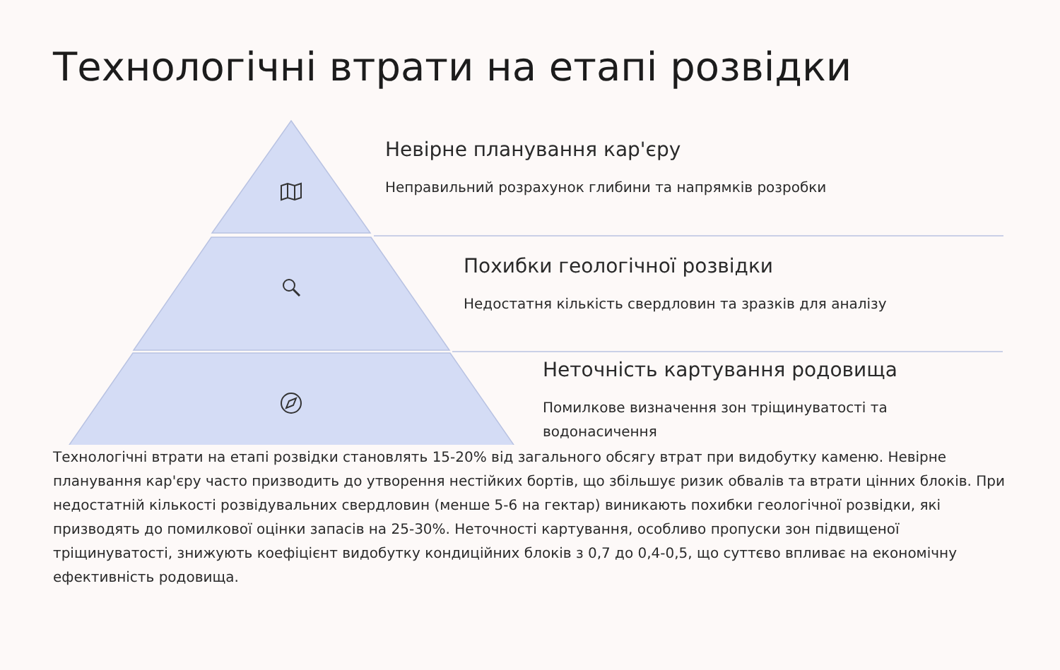Технологічні втрати на етапі розвідки
Невірне планування кар'єру
Неправильний розрахунок глибини та напрямків розробки
Похибки геологічної розвідки
Недостатня кількість свердловин та зразків для аналізу
Неточність картування родовища
Помилкове визначення зон тріщинуватості та водонасичення
Технологічні втрати на етапі розвідки становлять 15-20% від загального обсягу втрат при видобутку каменю. Невірне планування кар'єру часто призводить до утворення нестійких бортів, що збільшує ризик обвалів та втрати цінних блоків. При недостатній кількості розвідувальних свердловин (менше 5-6 на гектар) виникають похибки геологічної розвідки, які призводять до помилкової оцінки запасів на 25-30%. Неточності картування, особливо пропуски зон підвищеної тріщинуватості, знижують коефіцієнт видобутку кондиційних блоків з 0,7 до 0,4-0,5, що суттєво впливає на економічну ефективність родовища.